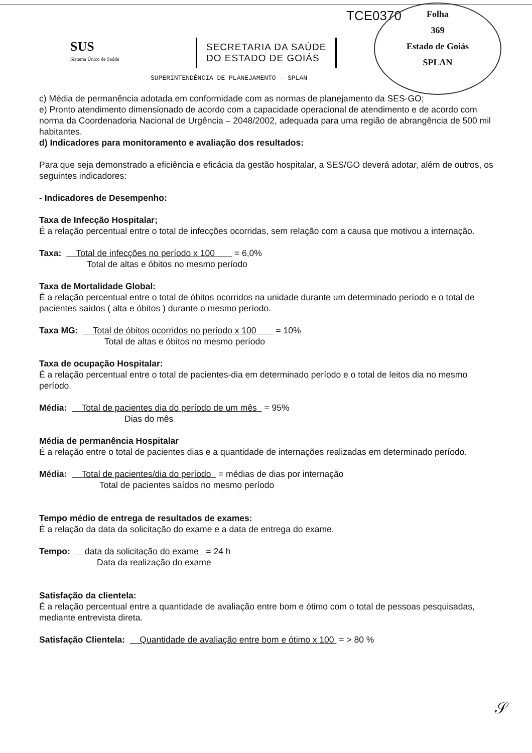TCE0370
Folha
369
Estado de Goiás
SPLAN
SUS
Sistema Único de Saúde
SECRETARIA DA SAÚDE
DO ESTADO DE GOIÁS
SUPERINTENDÊNCIA DE PLANEJAMENTO - SPLAN
c) Média de permanência adotada em conformidade com as normas de planejamento da SES-GO;
e) Pronto atendimento dimensionado de acordo com a capacidade operacional de atendimento e de acordo com norma da Coordenadoria Nacional de Urgência – 2048/2002, adequada para uma região de abrangência de 500 mil habitantes.
d) Indicadores para monitoramento e avaliação dos resultados:
Para que seja demonstrado a eficiência e eficácia da gestão hospitalar, a SES/GO deverá adotar, além de outros, os seguintes indicadores:
- Indicadores de Desempenho:
Taxa de Infecção Hospitalar;
É a relação percentual entre o total de infecções ocorridas, sem relação com a causa que motivou a internação.
Taxa: Total de infecções no período x 100 = 6,0%
Total de altas e óbitos no mesmo período
Taxa de Mortalidade Global:
É a relação percentual entre o total de óbitos ocorridos na unidade durante um determinado período e o total de pacientes saídos ( alta e óbitos ) durante o mesmo período.
Taxa MG: Total de óbitos ocorridos no período x 100 = 10%
Total de altas e óbitos no mesmo período
Taxa de ocupação Hospitalar:
É a relação percentual entre o total de pacientes-dia em determinado período e o total de leitos dia no mesmo período.
Média: Total de pacientes dia do período de um mês = 95%
Dias do mês
Média de permanência Hospitalar
É a relação entre o total de pacientes dias e a quantidade de internações realizadas em determinado período.
Média: Total de pacientes/dia do período = médias de dias por internação
Total de pacientes saídos no mesmo período
Tempo médio de entrega de resultados de exames:
É a relação da data da solicitação do exame e a data de entrega do exame.
Tempo: data da solicitação do exame = 24 h
Data da realização do exame
Satisfação da clientela:
É a relação percentual entre a quantidade de avaliação entre bom e ótimo com o total de pessoas pesquisadas, mediante entrevista direta.
Satisfação Clientela: Quantidade de avaliação entre bom e ótimo x 100 = > 80 %
𝒮